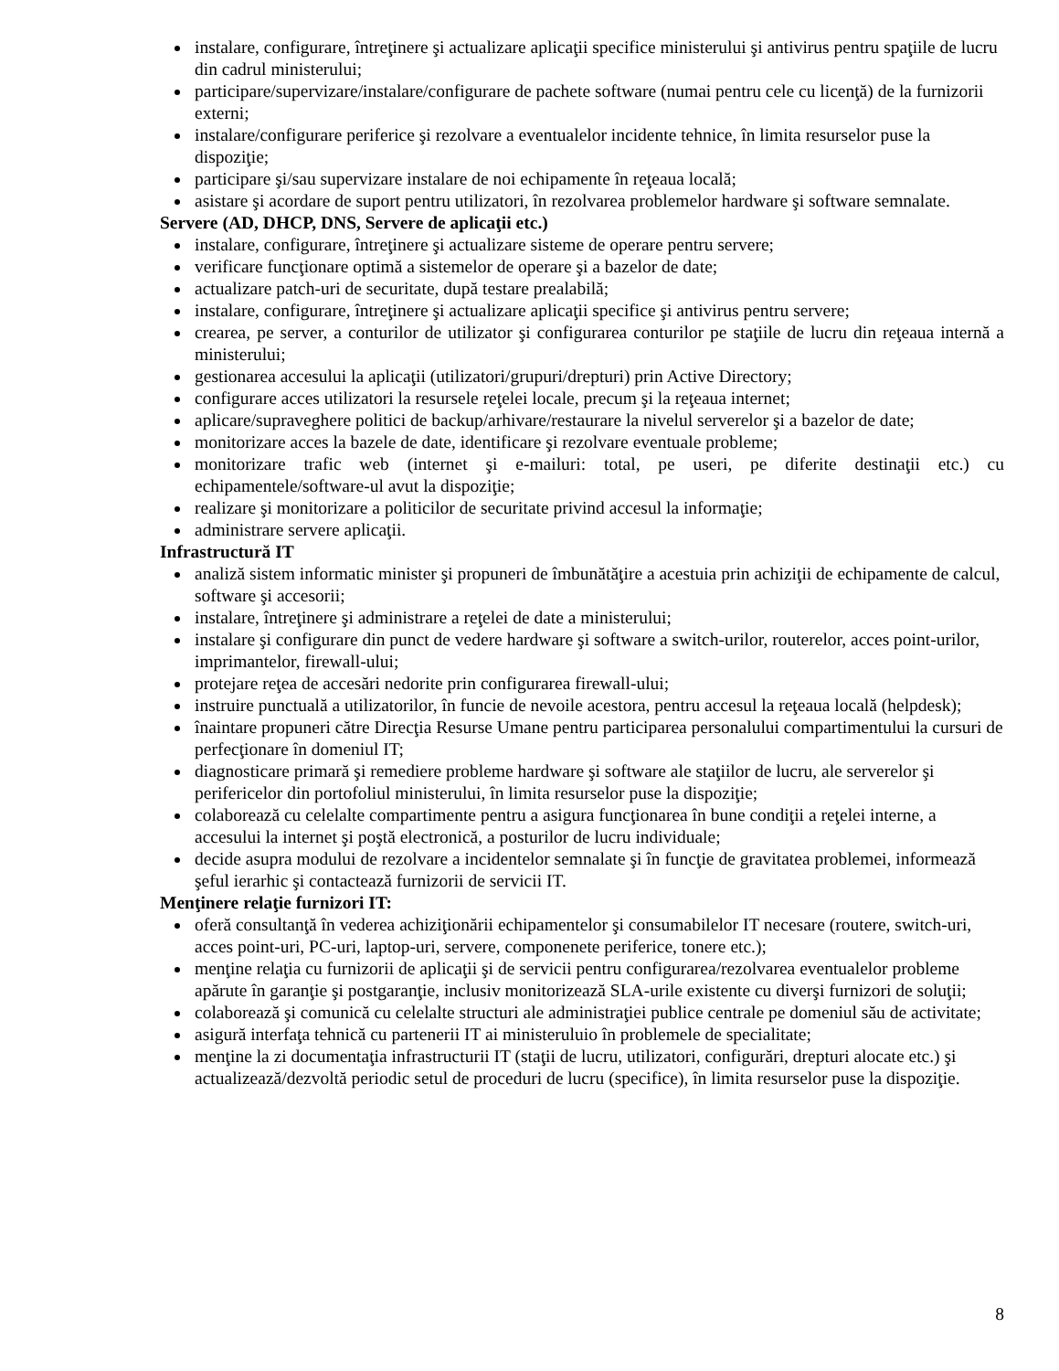instalare, configurare, întreţinere şi actualizare aplicaţii specifice ministerului şi antivirus pentru spaţiile de lucru din cadrul ministerului;
participare/supervizare/instalare/configurare de pachete software (numai pentru cele cu licenţă) de la furnizorii externi;
instalare/configurare periferice şi rezolvare a eventualelor incidente tehnice, în limita resurselor puse la dispoziţie;
participare şi/sau supervizare instalare de noi echipamente în reţeaua locală;
asistare şi acordare de suport pentru utilizatori, în rezolvarea problemelor hardware şi software semnalate.
Servere (AD, DHCP, DNS, Servere de aplicaţii etc.)
instalare, configurare, întreţinere şi actualizare sisteme de operare pentru servere;
verificare funcţionare optimă a sistemelor de operare şi a bazelor de date;
actualizare patch-uri de securitate, după testare prealabilă;
instalare, configurare, întreţinere şi actualizare aplicaţii specifice şi antivirus pentru servere;
crearea, pe server, a conturilor de utilizator şi configurarea conturilor pe staţiile de lucru din reţeaua internă a ministerului;
gestionarea accesului la aplicaţii (utilizatori/grupuri/drepturi) prin Active Directory;
configurare acces utilizatori la resursele reţelei locale, precum şi la reţeaua internet;
aplicare/supraveghere politici de backup/arhivare/restaurare la nivelul serverelor şi a bazelor de date;
monitorizare acces la bazele de date, identificare şi rezolvare eventuale probleme;
monitorizare trafic web (internet şi e-mailuri: total, pe useri, pe diferite destinaţii etc.) cu echipamentele/software-ul avut la dispoziţie;
realizare şi monitorizare a politicilor de securitate privind accesul la informaţie;
administrare servere aplicaţii.
Infrastructură IT
analiză sistem informatic minister şi propuneri de îmbunătăţire a acestuia prin achiziţii de echipamente de calcul, software şi accesorii;
instalare, întreţinere şi administrare a reţelei de date a ministerului;
instalare şi configurare din punct de vedere hardware şi software a switch-urilor, routerelor, acces point-urilor, imprimantelor, firewall-ului;
protejare reţea de accesări nedorite prin configurarea firewall-ului;
instruire punctuală a utilizatorilor, în funcie de nevoile acestora, pentru accesul la reţeaua locală (helpdesk);
înaintare propuneri către Direcţia Resurse Umane pentru participarea personalului compartimentului la cursuri de perfecţionare în domeniul IT;
diagnosticare primară şi remediere probleme hardware şi software ale staţiilor de lucru, ale serverelor şi perifericelor din portofoliul ministerului, în limita resurselor puse la dispoziţie;
colaborează cu celelalte compartimente pentru a asigura funcţionarea în bune condiţii a reţelei interne, a accesului la internet şi poştă electronică, a posturilor de lucru individuale;
decide asupra modului de rezolvare a incidentelor semnalate şi în funcţie de gravitatea problemei, informează şeful ierarhic şi contactează furnizorii de servicii IT.
Menţinere relaţie furnizori IT:
oferă consultanţă în vederea achiziţionării echipamentelor şi consumabilelor IT necesare (routere, switch-uri, acces point-uri, PC-uri, laptop-uri, servere, componenete periferice, tonere etc.);
menţine relaţia cu furnizorii de aplicaţii şi de servicii pentru configurarea/rezolvarea eventualelor probleme apărute în garanţie şi postgaranţie, inclusiv monitorizează SLA-urile existente cu diverşi furnizori de soluţii;
colaborează şi comunică cu celelalte structuri ale administraţiei publice centrale pe domeniul său de activitate;
asigură interfaţa tehnică cu partenerii IT ai ministeruluio în problemele de specialitate;
menţine la zi documentaţia infrastructurii IT (staţii de lucru, utilizatori, configurări, drepturi alocate etc.) şi actualizează/dezvoltă periodic setul de proceduri de lucru (specifice), în limita resurselor puse la dispoziţie.
8